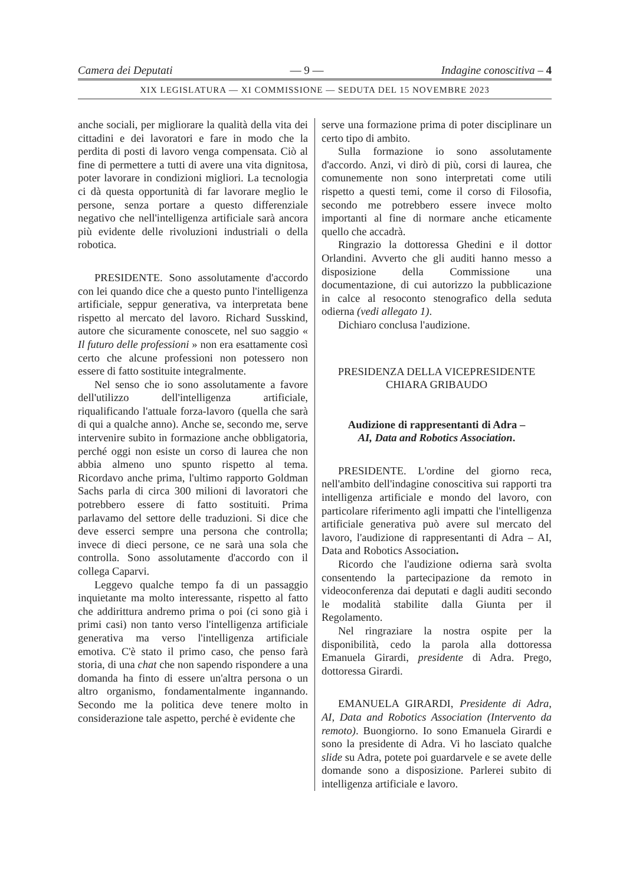Camera dei Deputati — 9 — Indagine conoscitiva – 4
XIX LEGISLATURA — XI COMMISSIONE — SEDUTA DEL 15 NOVEMBRE 2023
anche sociali, per migliorare la qualità della vita dei cittadini e dei lavoratori e fare in modo che la perdita di posti di lavoro venga compensata. Ciò al fine di permettere a tutti di avere una vita dignitosa, poter lavorare in condizioni migliori. La tecnologia ci dà questa opportunità di far lavorare meglio le persone, senza portare a questo differenziale negativo che nell'intelligenza artificiale sarà ancora più evidente delle rivoluzioni industriali o della robotica.
PRESIDENTE. Sono assolutamente d'accordo con lei quando dice che a questo punto l'intelligenza artificiale, seppur generativa, va interpretata bene rispetto al mercato del lavoro. Richard Susskind, autore che sicuramente conoscete, nel suo saggio « Il futuro delle professioni » non era esattamente così certo che alcune professioni non potessero non essere di fatto sostituite integralmente.
Nel senso che io sono assolutamente a favore dell'utilizzo dell'intelligenza artificiale, riqualificando l'attuale forza-lavoro (quella che sarà di qui a qualche anno). Anche se, secondo me, serve intervenire subito in formazione anche obbligatoria, perché oggi non esiste un corso di laurea che non abbia almeno uno spunto rispetto al tema. Ricordavo anche prima, l'ultimo rapporto Goldman Sachs parla di circa 300 milioni di lavoratori che potrebbero essere di fatto sostituiti. Prima parlavamo del settore delle traduzioni. Si dice che deve esserci sempre una persona che controlla; invece di dieci persone, ce ne sarà una sola che controlla. Sono assolutamente d'accordo con il collega Caparvi.
Leggevo qualche tempo fa di un passaggio inquietante ma molto interessante, rispetto al fatto che addirittura andremo prima o poi (ci sono già i primi casi) non tanto verso l'intelligenza artificiale generativa ma verso l'intelligenza artificiale emotiva. C'è stato il primo caso, che penso farà storia, di una chat che non sapendo rispondere a una domanda ha finto di essere un'altra persona o un altro organismo, fondamentalmente ingannando. Secondo me la politica deve tenere molto in considerazione tale aspetto, perché è evidente che
serve una formazione prima di poter disciplinare un certo tipo di ambito.
Sulla formazione io sono assolutamente d'accordo. Anzi, vi dirò di più, corsi di laurea, che comunemente non sono interpretati come utili rispetto a questi temi, come il corso di Filosofia, secondo me potrebbero essere invece molto importanti al fine di normare anche eticamente quello che accadrà.
Ringrazio la dottoressa Ghedini e il dottor Orlandini. Avverto che gli auditi hanno messo a disposizione della Commissione una documentazione, di cui autorizzo la pubblicazione in calce al resoconto stenografico della seduta odierna (vedi allegato 1).
Dichiaro conclusa l'audizione.
PRESIDENZA DELLA VICEPRESIDENTE
CHIARA GRIBAUDO
Audizione di rappresentanti di Adra –
AI, Data and Robotics Association.
PRESIDENTE. L'ordine del giorno reca, nell'ambito dell'indagine conoscitiva sui rapporti tra intelligenza artificiale e mondo del lavoro, con particolare riferimento agli impatti che l'intelligenza artificiale generativa può avere sul mercato del lavoro, l'audizione di rappresentanti di Adra – AI, Data and Robotics Association.
Ricordo che l'audizione odierna sarà svolta consentendo la partecipazione da remoto in videoconferenza dai deputati e dagli auditi secondo le modalità stabilite dalla Giunta per il Regolamento.
Nel ringraziare la nostra ospite per la disponibilità, cedo la parola alla dottoressa Emanuela Girardi, presidente di Adra. Prego, dottoressa Girardi.
EMANUELA GIRARDI, Presidente di Adra, AI, Data and Robotics Association (Intervento da remoto). Buongiorno. Io sono Emanuela Girardi e sono la presidente di Adra. Vi ho lasciato qualche slide su Adra, potete poi guardarvele e se avete delle domande sono a disposizione. Parlerei subito di intelligenza artificiale e lavoro.